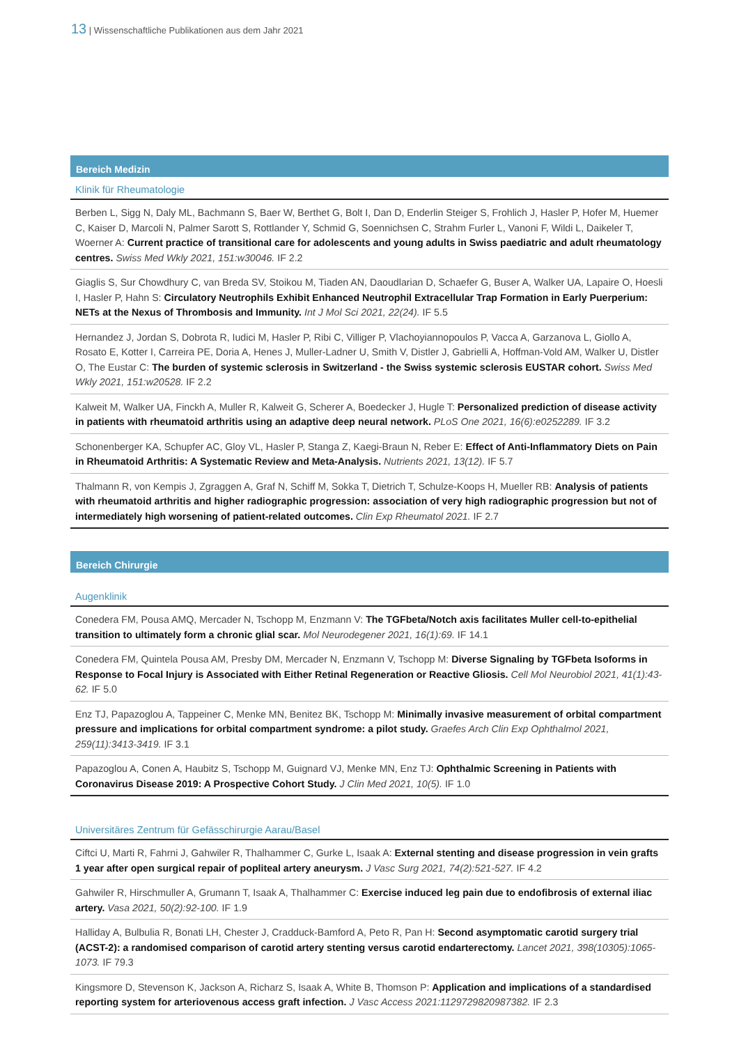13 | Wissenschaftliche Publikationen aus dem Jahr 2021
Bereich Medizin
Klinik für Rheumatologie
Berben L, Sigg N, Daly ML, Bachmann S, Baer W, Berthet G, Bolt I, Dan D, Enderlin Steiger S, Frohlich J, Hasler P, Hofer M, Huemer C, Kaiser D, Marcoli N, Palmer Sarott S, Rottlander Y, Schmid G, Soennichsen C, Strahm Furler L, Vanoni F, Wildi L, Daikeler T, Woerner A: Current practice of transitional care for adolescents and young adults in Swiss paediatric and adult rheumatology centres. Swiss Med Wkly 2021, 151:w30046. IF 2.2
Giaglis S, Sur Chowdhury C, van Breda SV, Stoikou M, Tiaden AN, Daoudlarian D, Schaefer G, Buser A, Walker UA, Lapaire O, Hoesli I, Hasler P, Hahn S: Circulatory Neutrophils Exhibit Enhanced Neutrophil Extracellular Trap Formation in Early Puerperium: NETs at the Nexus of Thrombosis and Immunity. Int J Mol Sci 2021, 22(24). IF 5.5
Hernandez J, Jordan S, Dobrota R, Iudici M, Hasler P, Ribi C, Villiger P, Vlachoyiannopoulos P, Vacca A, Garzanova L, Giollo A, Rosato E, Kotter I, Carreira PE, Doria A, Henes J, Muller-Ladner U, Smith V, Distler J, Gabrielli A, Hoffman-Vold AM, Walker U, Distler O, The Eustar C: The burden of systemic sclerosis in Switzerland - the Swiss systemic sclerosis EUSTAR cohort. Swiss Med Wkly 2021, 151:w20528. IF 2.2
Kalweit M, Walker UA, Finckh A, Muller R, Kalweit G, Scherer A, Boedecker J, Hugle T: Personalized prediction of disease activity in patients with rheumatoid arthritis using an adaptive deep neural network. PLoS One 2021, 16(6):e0252289. IF 3.2
Schonenberger KA, Schupfer AC, Gloy VL, Hasler P, Stanga Z, Kaegi-Braun N, Reber E: Effect of Anti-Inflammatory Diets on Pain in Rheumatoid Arthritis: A Systematic Review and Meta-Analysis. Nutrients 2021, 13(12). IF 5.7
Thalmann R, von Kempis J, Zgraggen A, Graf N, Schiff M, Sokka T, Dietrich T, Schulze-Koops H, Mueller RB: Analysis of patients with rheumatoid arthritis and higher radiographic progression: association of very high radiographic progression but not of intermediately high worsening of patient-related outcomes. Clin Exp Rheumatol 2021. IF 2.7
Bereich Chirurgie
Augenklinik
Conedera FM, Pousa AMQ, Mercader N, Tschopp M, Enzmann V: The TGFbeta/Notch axis facilitates Muller cell-to-epithelial transition to ultimately form a chronic glial scar. Mol Neurodegener 2021, 16(1):69. IF 14.1
Conedera FM, Quintela Pousa AM, Presby DM, Mercader N, Enzmann V, Tschopp M: Diverse Signaling by TGFbeta Isoforms in Response to Focal Injury is Associated with Either Retinal Regeneration or Reactive Gliosis. Cell Mol Neurobiol 2021, 41(1):43-62. IF 5.0
Enz TJ, Papazoglou A, Tappeiner C, Menke MN, Benitez BK, Tschopp M: Minimally invasive measurement of orbital compartment pressure and implications for orbital compartment syndrome: a pilot study. Graefes Arch Clin Exp Ophthalmol 2021, 259(11):3413-3419. IF 3.1
Papazoglou A, Conen A, Haubitz S, Tschopp M, Guignard VJ, Menke MN, Enz TJ: Ophthalmic Screening in Patients with Coronavirus Disease 2019: A Prospective Cohort Study. J Clin Med 2021, 10(5). IF 1.0
Universitäres Zentrum für Gefässchirurgie Aarau/Basel
Ciftci U, Marti R, Fahrni J, Gahwiler R, Thalhammer C, Gurke L, Isaak A: External stenting and disease progression in vein grafts 1 year after open surgical repair of popliteal artery aneurysm. J Vasc Surg 2021, 74(2):521-527. IF 4.2
Gahwiler R, Hirschmuller A, Grumann T, Isaak A, Thalhammer C: Exercise induced leg pain due to endofibrosis of external iliac artery. Vasa 2021, 50(2):92-100. IF 1.9
Halliday A, Bulbulia R, Bonati LH, Chester J, Cradduck-Bamford A, Peto R, Pan H: Second asymptomatic carotid surgery trial (ACST-2): a randomised comparison of carotid artery stenting versus carotid endarterectomy. Lancet 2021, 398(10305):1065-1073. IF 79.3
Kingsmore D, Stevenson K, Jackson A, Richarz S, Isaak A, White B, Thomson P: Application and implications of a standardised reporting system for arteriovenous access graft infection. J Vasc Access 2021:1129729820987382. IF 2.3